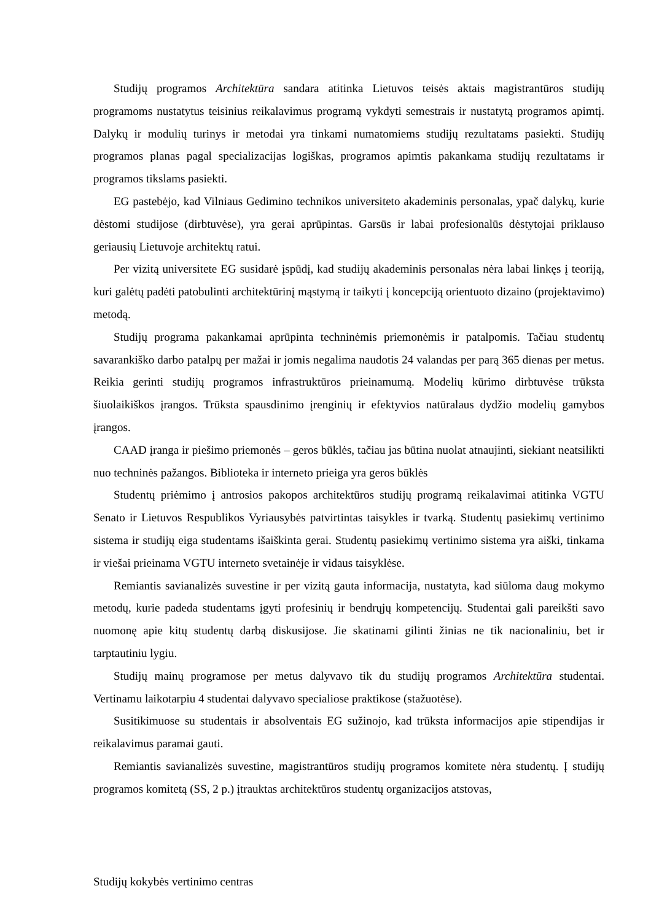Studijų programos Architektūra sandara atitinka Lietuvos teisės aktais magistrantūros studijų programoms nustatytus teisinius reikalavimus programą vykdyti semestrais ir nustatytą programos apimtį. Dalykų ir modulių turinys ir metodai yra tinkami numatomiems studijų rezultatams pasiekti. Studijų programos planas pagal specializacijas logiškas, programos apimtis pakankama studijų rezultatams ir programos tikslams pasiekti.
EG pastebėjo, kad Vilniaus Gedimino technikos universiteto akademinis personalas, ypač dalykų, kurie dėstomi studijose (dirbtuvėse), yra gerai aprūpintas. Garsūs ir labai profesionalūs dėstytojai priklauso geriausių Lietuvoje architektų ratui.
Per vizitą universitete EG susidarė įspūdį, kad studijų akademinis personalas nėra labai linkęs į teoriją, kuri galėtų padėti patobulinti architektūrinį mąstymą ir taikyti į koncepciją orientuoto dizaino (projektavimo) metodą.
Studijų programa pakankamai aprūpinta techninėmis priemonėmis ir patalpomis. Tačiau studentų savarankiško darbo patalpų per mažai ir jomis negalima naudotis 24 valandas per parą 365 dienas per metus. Reikia gerinti studijų programos infrastruktūros prieinamumą. Modelių kūrimo dirbtuvėse trūksta šiuolaikiškos įrangos. Trūksta spausdinimo įrenginių ir efektyvios natūralaus dydžio modelių gamybos įrangos.
CAAD įranga ir piešimo priemonės – geros būklės, tačiau jas būtina nuolat atnaujinti, siekiant neatsilikti nuo techninės pažangos. Biblioteka ir interneto prieiga yra geros būklės
Studentų priėmimo į antrosios pakopos architektūros studijų programą reikalavimai atitinka VGTU Senato ir Lietuvos Respublikos Vyriausybės patvirtintas taisykles ir tvarką. Studentų pasiekimų vertinimo sistema ir studijų eiga studentams išaiškinta gerai. Studentų pasiekimų vertinimo sistema yra aiški, tinkama ir viešai prieinama VGTU interneto svetainėje ir vidaus taisyklėse.
Remiantis savianalizės suvestine ir per vizitą gauta informacija, nustatyta, kad siūloma daug mokymo metodų, kurie padeda studentams įgyti profesinių ir bendrųjų kompetencijų. Studentai gali pareikšti savo nuomonę apie kitų studentų darbą diskusijose. Jie skatinami gilinti žinias ne tik nacionaliniu, bet ir tarptautiniu lygiu.
Studijų mainų programose per metus dalyvavo tik du studijų programos Architektūra studentai. Vertinamu laikotarpiu 4 studentai dalyvavo specialiose praktikose (stažuotėse).
Susitikimuose su studentais ir absolventais EG sužinojo, kad trūksta informacijos apie stipendijas ir reikalavimus paramai gauti.
Remiantis savianalizės suvestine, magistrantūros studijų programos komitete nėra studentų. Į studijų programos komitetą (SS, 2 p.) įtrauktas architektūros studentų organizacijos atstovas,
Studijų kokybės vertinimo centras